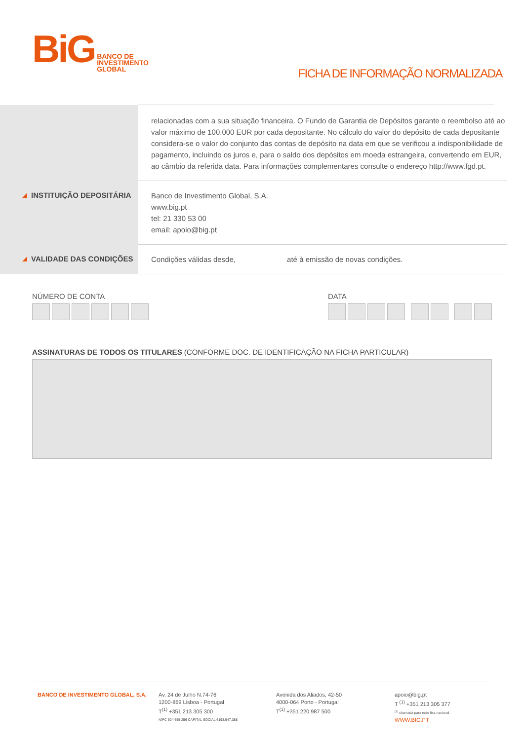BiG BANCO DE
INVESTIMENTO
GLOBAL
FICHA DE INFORMAÇÃO NORMALIZADA
relacionadas com a sua situação financeira. O Fundo de Garantia de Depósitos garante o reembolso até ao valor máximo de 100.000 EUR por cada depositante. No cálculo do valor do depósito de cada depositante considera-se o valor do conjunto das contas de depósito na data em que se verificou a indisponibilidade de pagamento, incluindo os juros e, para o saldo dos depósitos em moeda estrangeira, convertendo em EUR, ao câmbio da referida data. Para informações complementares consulte o endereço http://www.fgd.pt.
INSTITUIÇÃO DEPOSITÁRIA
Banco de Investimento Global, S.A.
www.big.pt
tel: 21 330 53 00
email: apoio@big.pt
VALIDADE DAS CONDIÇÕES
Condições válidas desde, até à emissão de novas condições.
NÚMERO DE CONTA DATA
ASSINATURAS DE TODOS OS TITULARES (CONFORME DOC. DE IDENTIFICAÇÃO NA FICHA PARTICULAR)
BANCO DE INVESTIMENTO GLOBAL, S.A. Av. 24 de Julho N.74-76
1200-869 Lisboa - Portugal
T<sup>(1)</sup> +351 213 305 300
NIPC 504 655 256 CAPITAL SOCIAL €198.947.388
Avenida dos Aliados, 42-50
4000-064 Porto - Portugal
T<sup>(1)</sup> +351 220 987 500
apoio@big.pt
T <sup>(1)</sup> +351 213 305 377
<sup>(1)</sup> chamada para rede fixa nacional
WWW.BIG.PT